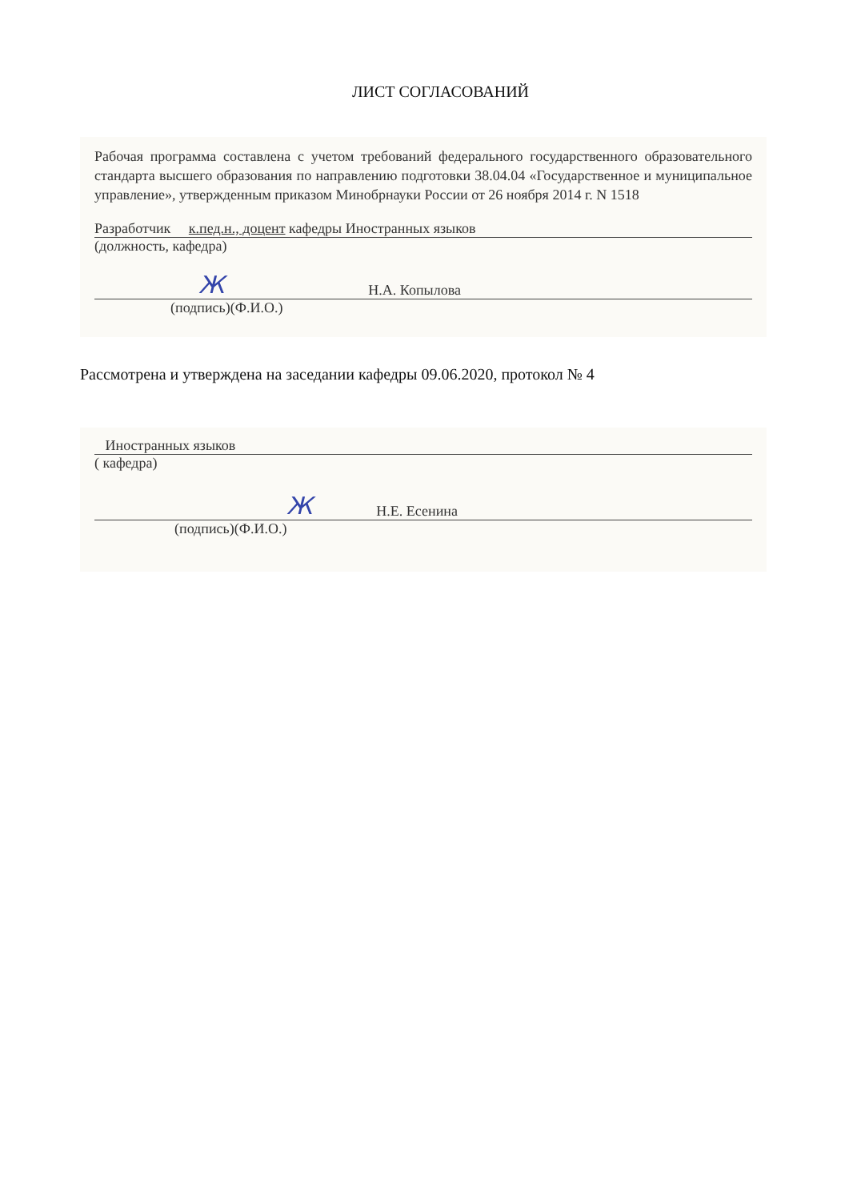ЛИСТ СОГЛАСОВАНИЙ
Рабочая программа составлена с учетом требований федерального государственного образовательного стандарта высшего образования по направлению подготовки 38.04.04 «Государственное и муниципальное управление», утвержденным приказом Минобрнауки России от 26 ноября 2014 г. N 1518
Разработчик к.пед.н., доцент кафедры Иностранных языков
(должность, кафедра)
Ж Н.А. Копылова
(подпись)(Ф.И.О.)
Рассмотрена и утверждена на заседании кафедры 09.06.2020, протокол № 4
Иностранных языков
( кафедра)
Ж Н.Е. Есенина
(подпись)(Ф.И.О.)